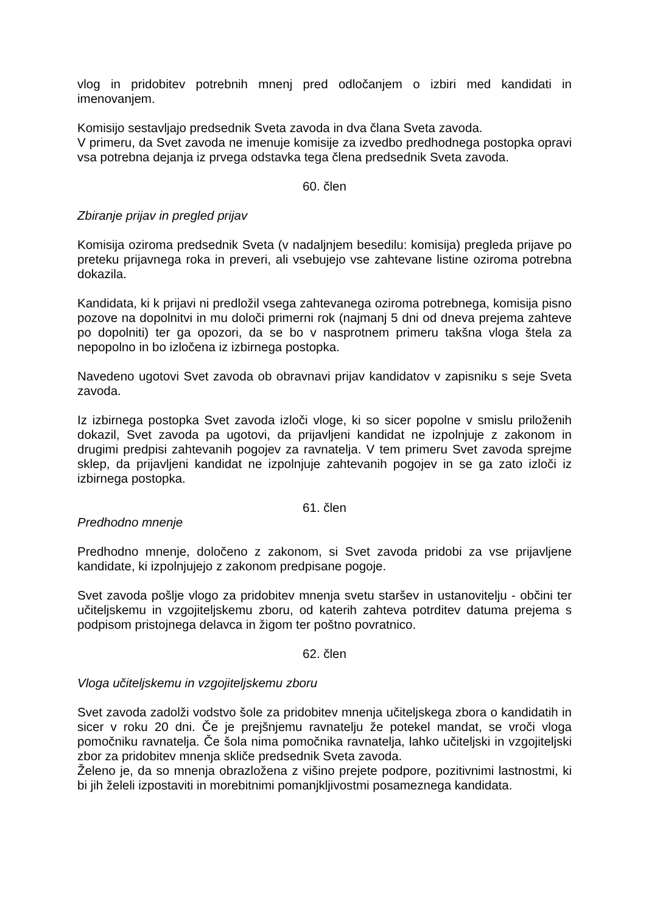vlog in pridobitev potrebnih mnenj pred odločanjem o izbiri med kandidati in imenovanjem.
Komisijo sestavljajo predsednik Sveta zavoda in dva člana Sveta zavoda.
V primeru, da Svet zavoda ne imenuje komisije za izvedbo predhodnega postopka opravi vsa potrebna dejanja iz prvega odstavka tega člena predsednik Sveta zavoda.
60. člen
Zbiranje prijav in pregled prijav
Komisija oziroma predsednik Sveta (v nadaljnjem besedilu: komisija) pregleda prijave po preteku prijavnega roka in preveri, ali vsebujejo vse zahtevane listine oziroma potrebna dokazila.
Kandidata, ki k prijavi ni predložil vsega zahtevanega oziroma potrebnega, komisija pisno pozove na dopolnitvi in mu določi primerni rok (najmanj 5 dni od dneva prejema zahteve po dopolniti) ter ga opozori, da se bo v nasprotnem primeru takšna vloga štela za nepopolno in bo izločena iz izbirnega postopka.
Navedeno ugotovi Svet zavoda ob obravnavi prijav kandidatov v zapisniku s seje Sveta zavoda.
Iz izbirnega postopka Svet zavoda izloči vloge, ki so sicer popolne v smislu priloženih dokazil, Svet zavoda pa ugotovi, da prijavljeni kandidat ne izpolnjuje z zakonom in drugimi predpisi zahtevanih pogojev za ravnatelja. V tem primeru Svet zavoda sprejme sklep, da prijavljeni kandidat ne izpolnjuje zahtevanih pogojev in se ga zato izloči iz izbirnega postopka.
61. člen
Predhodno mnenje
Predhodno mnenje, določeno z zakonom, si Svet zavoda pridobi za vse prijavljene kandidate, ki izpolnjujejo z zakonom predpisane pogoje.
Svet zavoda pošlje vlogo za pridobitev mnenja svetu staršev in ustanovitelju - občini ter učiteljskemu in vzgojiteljskemu zboru, od katerih zahteva potrditev datuma prejema s podpisom pristojnega delavca in žigom ter poštno povratnico.
62. člen
Vloga učiteljskemu in vzgojiteljskemu zboru
Svet zavoda zadolži vodstvo šole za pridobitev mnenja učiteljskega zbora o kandidatih in sicer v roku 20 dni. Če je prejšnjemu ravnatelju že potekel mandat, se vroči vloga pomočniku ravnatelja. Če šola nima pomočnika ravnatelja, lahko učiteljski in vzgojiteljski zbor za pridobitev mnenja skliče predsednik Sveta zavoda.
Želeno je, da so mnenja obrazložena z višino prejete podpore, pozitivnimi lastnostmi, ki bi jih želeli izpostaviti in morebitnimi pomanjkljivostmi posameznega kandidata.